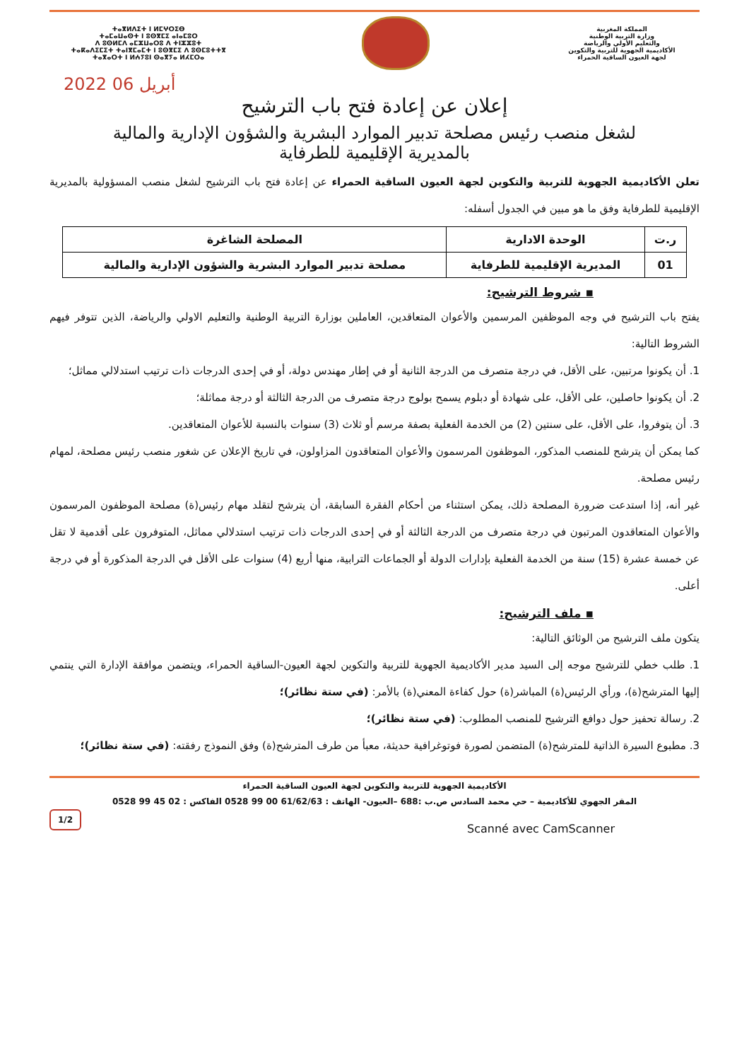المملكة المغربية
وزارة التربية الوطنية
والتعليم الأولي والرياضة
الأكاديمية الجهوية للتربية والتكوين
لجهة العيون الساقية الحمراء
ⵜⴰⴳⵍⴷⵉⵜ ⵏ ⵍⵎⵖⵔⵉⴱ
ⵜⴰⵎⴰⵡⴰⵙⵜ ⵏ ⵓⵙⴳⵎⵉ ⴰⵏⴰⵎⵓⵔ
ⴷ ⵓⵙⵍⵎⴷ ⴰⵎⵣⵡⴰⵔⵓ ⴷ ⵜⵏⵣⵣⵓⵜ
ⵜⴰⴽⴰⴷⵉⵎⵉⵜ ⵜⴰⵏⴳⵎⴰⵎⵜ ⵏ ⵓⵙⴳⵎⵉ ⴷ ⵓⵙⵎⵓⵜⵜⴳ
ⵜⴰⴳⴰⵔⵜ ⵏ ⵍⵄⵢⵓⵏ ⵙⴰⴳⵢⴰ ⵍⵃⵎⵔⴰ
2022 أبريل 06
إعلان عن إعادة فتح باب الترشيح
لشغل منصب رئيس مصلحة تدبير الموارد البشرية والشؤون الإدارية والمالية
بالمديرية الإقليمية للطرفاية
تعلن الأكاديمية الجهوية للتربية والتكوين لجهة العيون الساقية الحمراء عن إعادة فتح باب الترشيح لشغل منصب المسؤولية بالمديرية الإقليمية للطرفاية وفق ما هو مبين في الجدول أسفله:
| ر.ت | الوحدة الادارية | المصلحة الشاغرة |
| --- | --- | --- |
| 01 | المديرية الإقليمية للطرفاية | مصلحة تدبير الموارد البشرية والشؤون الإدارية والمالية |
▪ شروط الترشيح:
يفتح باب الترشيح في وجه الموظفين المرسمين والأعوان المتعاقدين، العاملين بوزارة التربية الوطنية والتعليم الاولي والرياضة، الذين تتوفر فيهم الشروط التالية:
1. أن يكونوا مرتبين، على الأقل، في درجة متصرف من الدرجة الثانية أو في إطار مهندس دولة، أو في إحدى الدرجات ذات ترتيب استدلالي مماثل؛
2. أن يكونوا حاصلين، على الأقل، على شهادة أو دبلوم يسمح بولوج درجة متصرف من الدرجة الثالثة أو درجة مماثلة؛
3. أن يتوفروا، على الأقل، على سنتين (2) من الخدمة الفعلية بصفة مرسم أو ثلاث (3) سنوات بالنسبة للأعوان المتعاقدين.
كما يمكن أن يترشح للمنصب المذكور، الموظفون المرسمون والأعوان المتعاقدون المزاولون، في تاريخ الإعلان عن شغور منصب رئيس مصلحة، لمهام رئيس مصلحة.
غير أنه، إذا استدعت ضرورة المصلحة ذلك، يمكن استثناء من أحكام الفقرة السابقة، أن يترشح لتقلد مهام رئيس(ة) مصلحة الموظفون المرسمون والأعوان المتعاقدون المرتبون في درجة متصرف من الدرجة الثالثة أو في إحدى الدرجات ذات ترتيب استدلالي مماثل، المتوفرون على أقدمية لا تقل عن خمسة عشرة (15) سنة من الخدمة الفعلية بإدارات الدولة أو الجماعات الترابية، منها أربع (4) سنوات على الأقل في الدرجة المذكورة أو في درجة أعلى.
▪ ملف الترشيح:
يتكون ملف الترشيح من الوثائق التالية:
1. طلب خطي للترشيح موجه إلى السيد مدير الأكاديمية الجهوية للتربية والتكوين لجهة العيون-الساقية الحمراء، ويتضمن موافقة الإدارة التي ينتمي إليها المترشح(ة)، ورأي الرئيس(ة) المباشر(ة) حول كفاءة المعني(ة) بالأمر: (في ستة نظائر)؛
2. رسالة تحفيز حول دوافع الترشيح للمنصب المطلوب: (في ستة نظائر)؛
3. مطبوع السيرة الذاتية للمترشح(ة) المتضمن لصورة فوتوغرافية حديثة، معبأ من طرف المترشح(ة) وفق النموذج رفقته: (في ستة نظائر)؛
الأكاديمية الجهوية للتربية والتكوين لجهة العيون الساقية الحمراء
المقر الجهوي للأكاديمية – حي محمد السادس ص.ب :688 –العيون- الهاتف : 61/62/63 00 99 0528 الفاكس : 02 45 99 0528
1/2
Scanné avec CamScanner